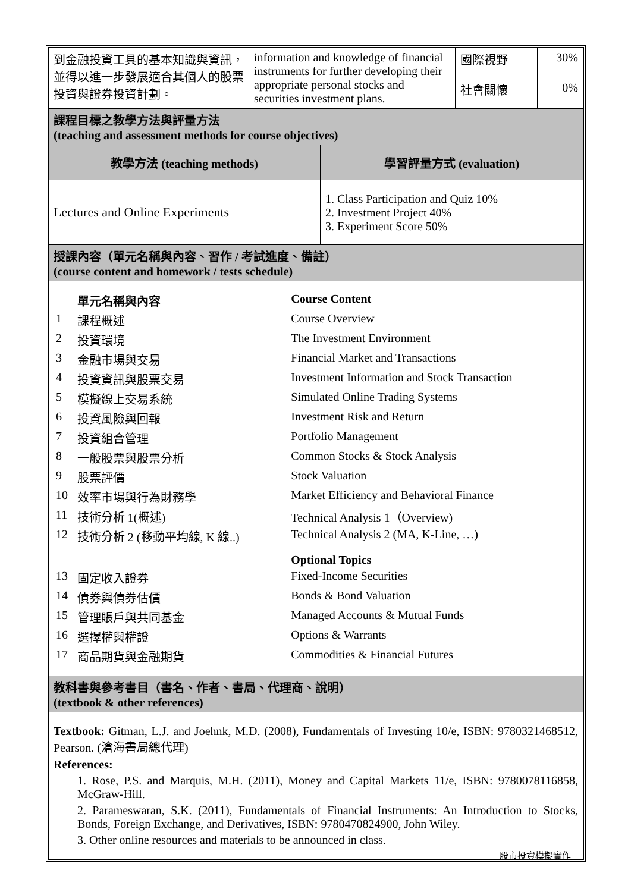| 到金融投資工具的基本知識與資訊，並得以進一步發展適合其個人的股票投資與證券投資計劃。 | information and knowledge of financial instruments for further developing their appropriate personal stocks and securities investment plans. | 國際視野 | 30% |
| | | 社會關懷 | 0% |
| 課程目標之教學方法與評量方法 (teaching and assessment methods for course objectives) | |
| 教學方法 (teaching methods) | 學習評量方式 (evaluation) |
| Lectures and Online Experiments | 1. Class Participation and Quiz 10% 2. Investment Project 40% 3. Experiment Score 50% |
| 授課內容（單元名稱與內容、習作 / 考試進度、備註） (course content and homework / tests schedule) | |
| / / 單元名稱與內容 / Course Content / / 1 / 課程概述 / Course Overview / / 2 / 投資環境 / The Investment Environment / / 3 / 金融市場與交易 / Financial Market and Transactions / / 4 / 投資資訊與股票交易 / Investment Information and Stock Transaction / / 5 / 模擬線上交易系統 / Simulated Online Trading Systems / / 6 / 投資風險與回報 / Investment Risk and Return / / 7 / 投資組合管理 / Portfolio Management / / 8 / 一般股票與股票分析 / Common Stocks & Stock Analysis / / 9 / 股票評價 / Stock Valuation / / 10 / 效率市場與行為財務學 / Market Efficiency and Behavioral Finance / / 11 / 技術分析 1(概述) / Technical Analysis 1（Overview) / / 12 / 技術分析 2 (移動平均線, K 線..) / Technical Analysis 2 (MA, K-Line, …) / / / / Optional Topics / / 13 / 固定收入證券 / Fixed-Income Securities / / 14 / 債券與債券估價 / Bonds & Bond Valuation / / 15 / 管理賬戶與共同基金 / Managed Accounts & Mutual Funds / / 16 / 選擇權與權證 / Options & Warrants / / 17 / 商品期貨與金融期貨 / Commodities & Financial Futures / | |
| 教科書與參考書目（書名、作者、書局、代理商、說明） (textbook & other references) | |
| Textbook: Gitman, L.J. and Joehnk, M.D. (2008), Fundamentals of Investing 10/e, ISBN: 9780321468512, Pearson. (滄海書局總代理) References: 1. Rose, P.S. and Marquis, M.H. (2011), Money and Capital Markets 11/e, ISBN: 9780078116858, McGraw-Hill. 2. Parameswaran, S.K. (2011), Fundamentals of Financial Instruments: An Introduction to Stocks, Bonds, Foreign Exchange, and Derivatives, ISBN: 9780470824900, John Wiley. 3. Other online resources and materials to be announced in class. | |
股市投資模擬實作